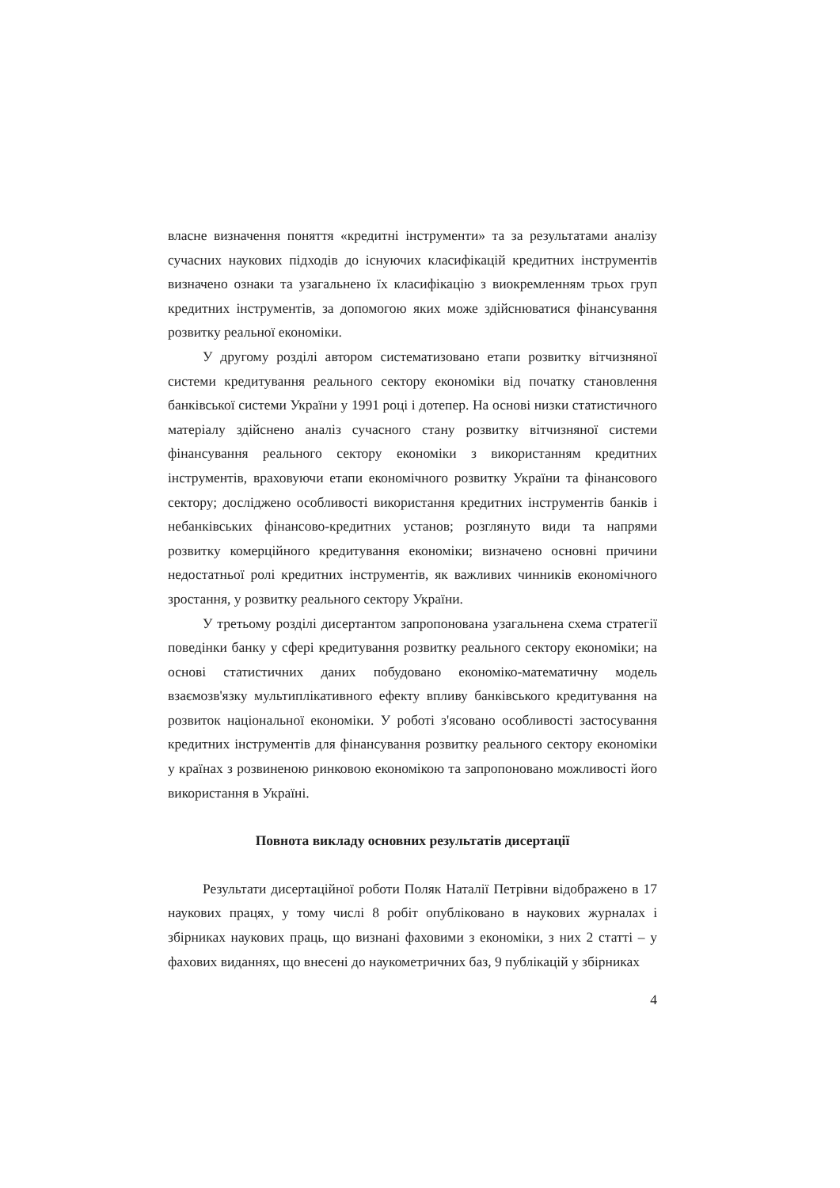власне визначення поняття «кредитні інструменти» та за результатами аналізу сучасних наукових підходів до існуючих класифікацій кредитних інструментів визначено ознаки та узагальнено їх класифікацію з виокремленням трьох груп кредитних інструментів, за допомогою яких може здійснюватися фінансування розвитку реальної економіки.
У другому розділі автором систематизовано етапи розвитку вітчизняної системи кредитування реального сектору економіки від початку становлення банківської системи України у 1991 році і дотепер. На основі низки статистичного матеріалу здійснено аналіз сучасного стану розвитку вітчизняної системи фінансування реального сектору економіки з використанням кредитних інструментів, враховуючи етапи економічного розвитку України та фінансового сектору; досліджено особливості використання кредитних інструментів банків і небанківських фінансово-кредитних установ; розглянуто види та напрями розвитку комерційного кредитування економіки; визначено основні причини недостатньої ролі кредитних інструментів, як важливих чинників економічного зростання, у розвитку реального сектору України.
У третьому розділі дисертантом запропонована узагальнена схема стратегії поведінки банку у сфері кредитування розвитку реального сектору економіки; на основі статистичних даних побудовано економіко-математичну модель взаємозв'язку мультиплікативного ефекту впливу банківського кредитування на розвиток національної економіки. У роботі з'ясовано особливості застосування кредитних інструментів для фінансування розвитку реального сектору економіки у країнах з розвиненою ринковою економікою та запропоновано можливості його використання в Україні.
Повнота викладу основних результатів дисертації
Результати дисертаційної роботи Поляк Наталії Петрівни відображено в 17 наукових працях, у тому числі 8 робіт опубліковано в наукових журналах і збірниках наукових праць, що визнані фаховими з економіки, з них 2 статті – у фахових виданнях, що внесені до наукометричних баз, 9 публікацій у збірниках
4